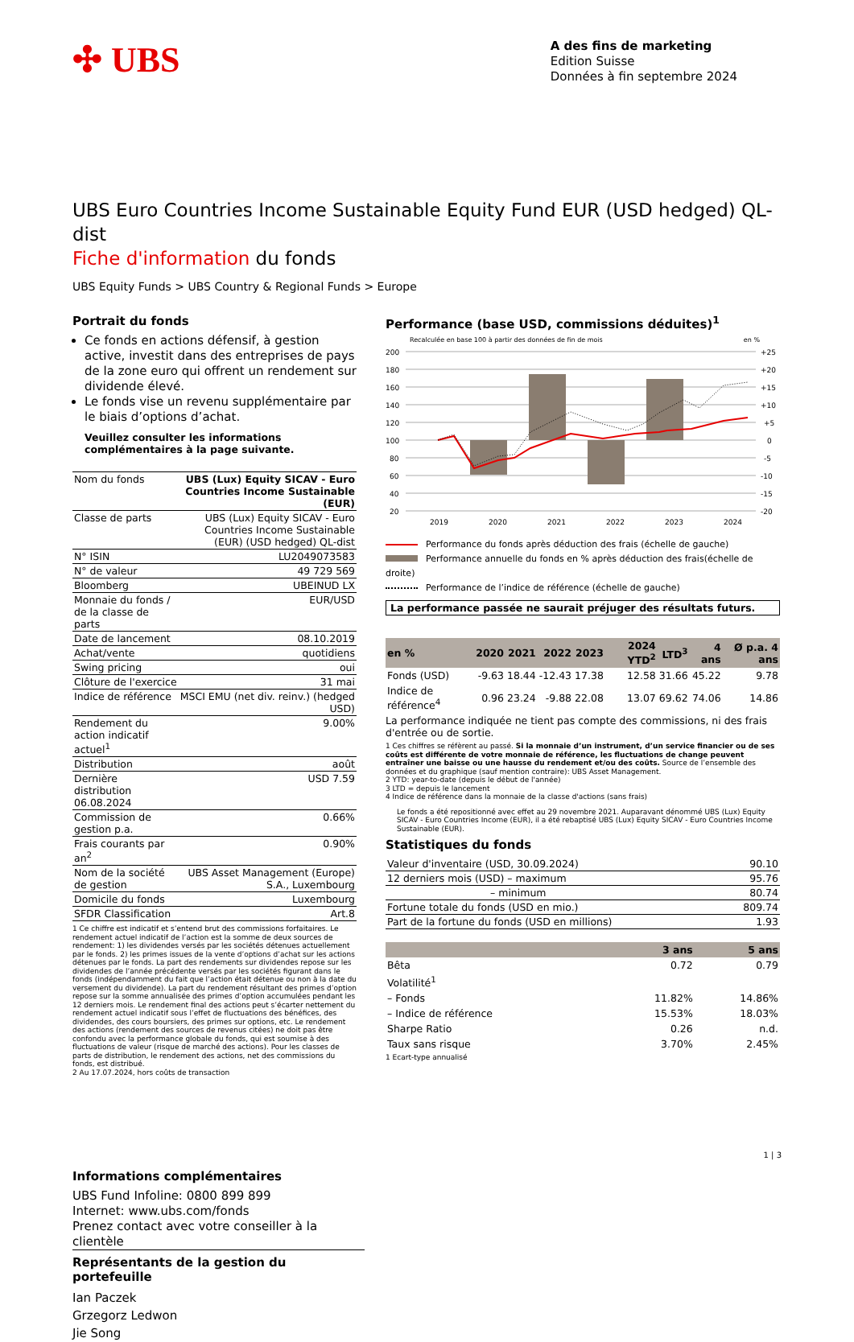✣ UBS
A des fins de marketing
Edition Suisse
Données à fin septembre 2024
UBS Euro Countries Income Sustainable Equity Fund EUR (USD hedged) QL-dist
Fiche d'information du fonds
UBS Equity Funds > UBS Country & Regional Funds > Europe
Portrait du fonds
Ce fonds en actions défensif, à gestion active, investit dans des entreprises de pays de la zone euro qui offrent un rendement sur dividende élevé.
Le fonds vise un revenu supplémentaire par le biais d’options d’achat.
Veuillez consulter les informations complémentaires à la page suivante.
| Nom du fonds | UBS (Lux) Equity SICAV - Euro Countries Income Sustainable (EUR) |
| Classe de parts | UBS (Lux) Equity SICAV - Euro Countries Income Sustainable (EUR) (USD hedged) QL-dist |
| N° ISIN | LU2049073583 |
| N° de valeur | 49 729 569 |
| Bloomberg | UBEINUD LX |
| Monnaie du fonds / de la classe de parts | EUR/USD |
| Date de lancement | 08.10.2019 |
| Achat/vente | quotidiens |
| Swing pricing | oui |
| Clôture de l'exercice | 31 mai |
| Indice de référence | MSCI EMU (net div. reinv.) (hedged USD) |
| Rendement du action indicatif actuel<sup>1</sup> | 9.00% |
| Distribution | août |
| Dernière distribution 06.08.2024 | USD 7.59 |
| Commission de gestion p.a. | 0.66% |
| Frais courants par an<sup>2</sup> | 0.90% |
| Nom de la société de gestion | UBS Asset Management (Europe) S.A., Luxembourg |
| Domicile du fonds | Luxembourg |
| SFDR Classification | Art.8 |
1 Ce chiffre est indicatif et s’entend brut des commissions forfaitaires. Le rendement actuel indicatif de l’action est la somme de deux sources de rendement: 1) les dividendes versés par les sociétés détenues actuellement par le fonds. 2) les primes issues de la vente d’options d’achat sur les actions détenues par le fonds. La part des rendements sur dividendes repose sur les dividendes de l’année précédente versés par les sociétés figurant dans le fonds (indépendamment du fait que l’action était détenue ou non à la date du versement du dividende). La part du rendement résultant des primes d’option repose sur la somme annualisée des primes d’option accumulées pendant les 12 derniers mois. Le rendement final des actions peut s’écarter nettement du rendement actuel indicatif sous l’effet de fluctuations des bénéfices, des dividendes, des cours boursiers, des primes sur options, etc. Le rendement des actions (rendement des sources de revenus citées) ne doit pas être confondu avec la performance globale du fonds, qui est soumise à des fluctuations de valeur (risque de marché des actions). Pour les classes de parts de distribution, le rendement des actions, net des commissions du fonds, est distribué.
2 Au 17.07.2024, hors coûts de transaction
Informations complémentaires
UBS Fund Infoline: 0800 899 899
Internet: www.ubs.com/fonds
Prenez contact avec votre conseiller à la clientèle
Représentants de la gestion du portefeuille
Ian Paczek
Grzegorz Ledwon
Jie Song
Performance (base USD, commissions déduites)<sup>1</sup>
Recalculée en base 100 à partir des données de fin de mois en %
200
180
160
140
120
100
80
60
40
20
+25
+20
+15
+10
+5
0
-5
-10
-15
-20
2019
2020
2021
2022
2023
2024
Performance du fonds après déduction des frais (échelle de gauche)
Performance annuelle du fonds en % après déduction des frais(échelle de droite)
Performance de l’indice de référence (échelle de gauche)
La performance passée ne saurait préjuger des résultats futurs.
| en % | 2020 | 2021 | 2022 | 2023 | 2024 YTD<sup>2</sup> | LTD<sup>3</sup> | 4 ans | Ø p.a. 4 ans |
| --- | --- | --- | --- | --- | --- | --- | --- | --- |
| Fonds (USD) | -9.63 | 18.44 | -12.43 | 17.38 | 12.58 | 31.66 | 45.22 | 9.78 |
| Indice de référence<sup>4</sup> | 0.96 | 23.24 | -9.88 | 22.08 | 13.07 | 69.62 | 74.06 | 14.86 |
La performance indiquée ne tient pas compte des commissions, ni des frais d'entrée ou de sortie.
1 Ces chiffres se réfèrent au passé. Si la monnaie d’un instrument, d’un service financier ou de ses coûts est différente de votre monnaie de référence, les fluctuations de change peuvent entraîner une baisse ou une hausse du rendement et/ou des coûts. Source de l’ensemble des données et du graphique (sauf mention contraire): UBS Asset Management.
2 YTD: year-to-date (depuis le début de l'année)
3 LTD = depuis le lancement
4 Indice de référence dans la monnaie de la classe d'actions (sans frais)
Le fonds a été repositionné avec effet au 29 novembre 2021. Auparavant dénommé UBS (Lux) Equity SICAV - Euro Countries Income (EUR), il a été rebaptisé UBS (Lux) Equity SICAV - Euro Countries Income Sustainable (EUR).
Statistiques du fonds
| Valeur d'inventaire (USD, 30.09.2024) | 90.10 |
| 12 derniers mois (USD) – maximum | 95.76 |
| – minimum | 80.74 |
| Fortune totale du fonds (USD en mio.) | 809.74 |
| Part de la fortune du fonds (USD en millions) | 1.93 |
| | 3 ans | 5 ans |
| --- | --- | --- |
| Bêta | 0.72 | 0.79 |
| Volatilité<sup>1</sup> | | |
| – Fonds | 11.82% | 14.86% |
| – Indice de référence | 15.53% | 18.03% |
| Sharpe Ratio | 0.26 | n.d. |
| Taux sans risque | 3.70% | 2.45% |
1 Ecart-type annualisé
1 | 3